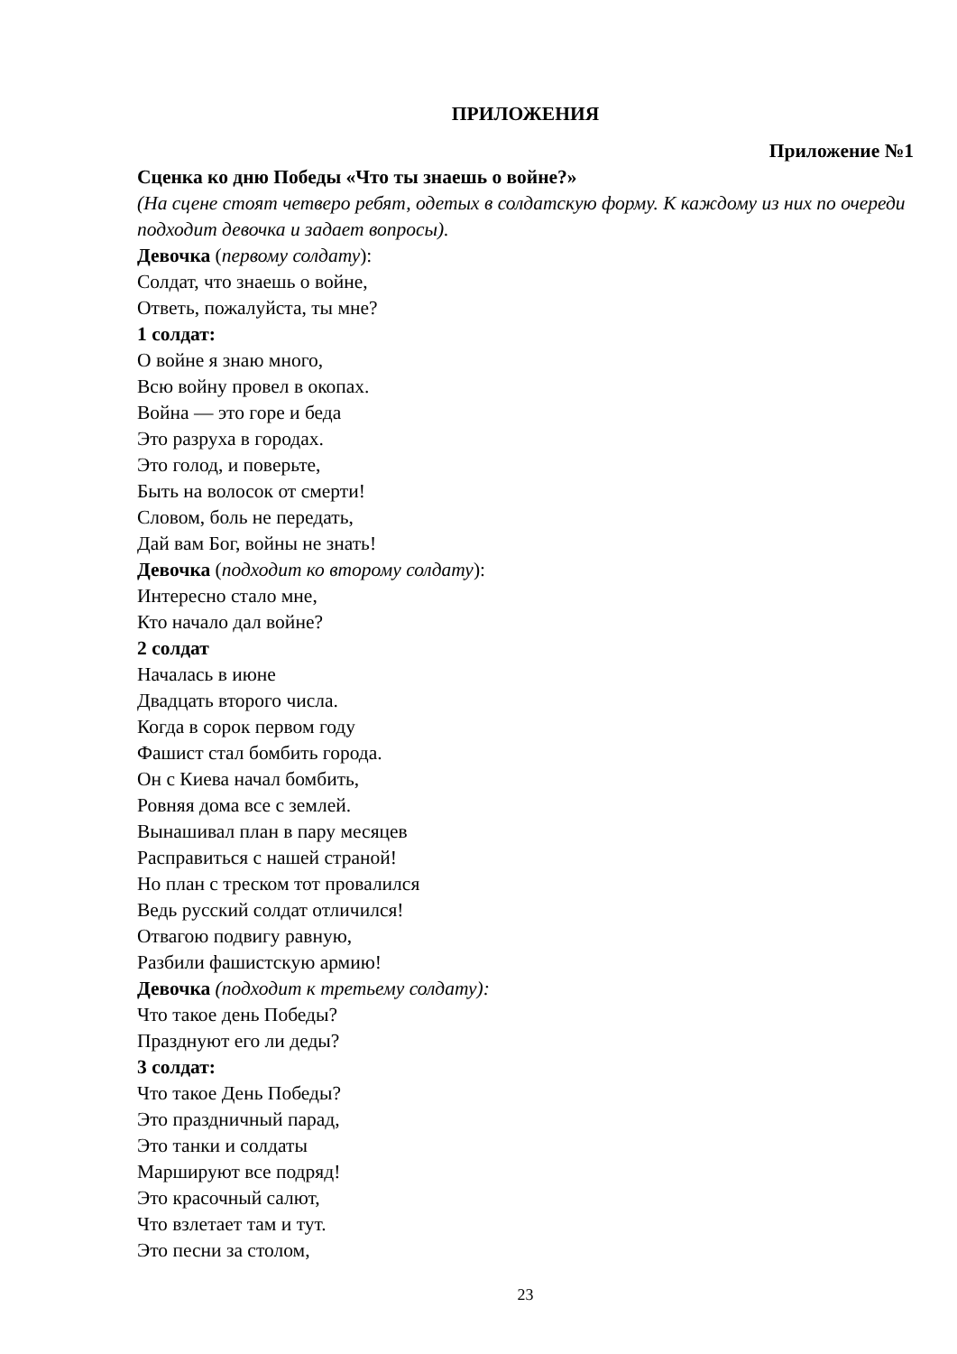ПРИЛОЖЕНИЯ
Приложение №1
Сценка ко дню Победы «Что ты знаешь о войне?»
(На сцене стоят четверо ребят, одетых в солдатскую форму. К каждому из них по очереди подходит девочка и задает вопросы).
Девочка (первому солдату):
Солдат, что знаешь о войне,
Ответь, пожалуйста, ты мне?
1 солдат:
О войне я знаю много,
Всю войну провел в окопах.
Война — это горе и беда
Это разруха в городах.
Это голод, и поверьте,
Быть на волосок от смерти!
Словом, боль не передать,
Дай вам Бог, войны не знать!
Девочка (подходит ко второму солдату):
Интересно стало мне,
Кто начало дал войне?
2 солдат
Началась в июне
Двадцать второго числа.
Когда в сорок первом году
Фашист стал бомбить города.
Он с Киева начал бомбить,
Ровняя дома все с землей.
Вынашивал план в пару месяцев
Расправиться с нашей страной!
Но план с треском тот провалился
Ведь русский солдат отличился!
Отвагою подвигу равную,
Разбили фашистскую армию!
Девочка (подходит к третьему солдату):
Что такое день Победы?
Празднуют его ли деды?
3 солдат:
Что такое День Победы?
Это праздничный парад,
Это танки и солдаты
Маршируют все подряд!
Это красочный салют,
Что взлетает там и тут.
Это песни за столом,
23